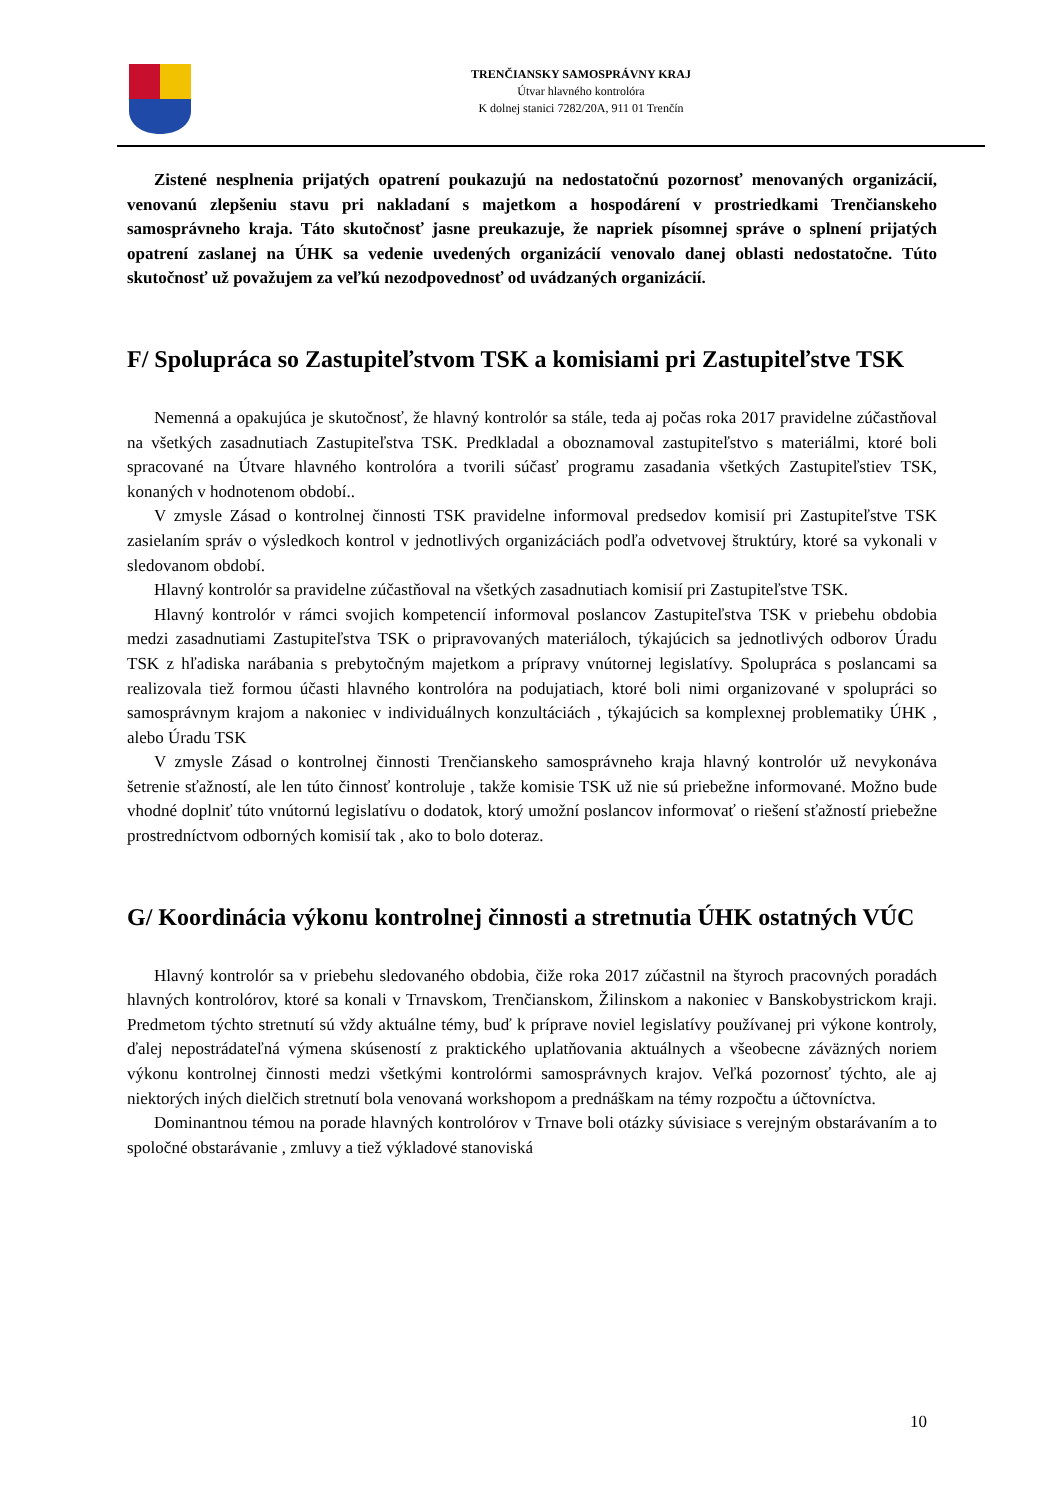TRENČIANSKY SAMOSPRÁVNY KRAJ
Útvar hlavného kontrolóra
K dolnej stanici 7282/20A, 911 01 Trenčín
Zistené nesplnenia prijatých opatrení poukazujú na nedostatočnú pozornosť menovaných organizácií, venovanú zlepšeniu stavu pri nakladaní s majetkom a hospodárení v prostriedkami Trenčianskeho samosprávneho kraja. Táto skutočnosť jasne preukazuje, že napriek písomnej správe o splnení prijatých opatrení zaslanej na ÚHK sa vedenie uvedených organizácií venovalo danej oblasti nedostatočne. Túto skutočnosť už považujem za veľkú nezodpovednosť od uvádzaných organizácií.
F/ Spolupráca so Zastupiteľstvom TSK a komisiami pri Zastupiteľstve TSK
Nemenná a opakujúca je skutočnosť, že hlavný kontrolór sa stále, teda aj počas roka 2017 pravidelne zúčastňoval na všetkých zasadnutiach Zastupiteľstva TSK. Predkladal a oboznamoval zastupiteľstvo s materiálmi, ktoré boli spracované na Útvare hlavného kontrolóra a tvorili súčasť programu zasadania všetkých Zastupiteľstiev TSK, konaných v hodnotenom období..
V zmysle Zásad o kontrolnej činnosti TSK pravidelne informoval predsedov komisií pri Zastupiteľstve TSK zasielaním správ o výsledkoch kontrol v jednotlivých organizáciách podľa odvetvovej štruktúry, ktoré sa vykonali v sledovanom období.
Hlavný kontrolór sa pravidelne zúčastňoval na všetkých zasadnutiach komisií pri Zastupiteľstve TSK.
Hlavný kontrolór v rámci svojich kompetencií informoval poslancov Zastupiteľstva TSK v priebehu obdobia medzi zasadnutiami Zastupiteľstva TSK o pripravovaných materiáloch, týkajúcich sa jednotlivých odborov Úradu TSK z hľadiska narábania s prebytočným majetkom a prípravy vnútornej legislatívy. Spolupráca s poslancami sa realizovala tiež formou účasti hlavného kontrolóra na podujatiach, ktoré boli nimi organizované v spolupráci so samosprávnym krajom a nakoniec v individuálnych konzultáciách , týkajúcich sa komplexnej problematiky ÚHK , alebo Úradu TSK
V zmysle Zásad o kontrolnej činnosti Trenčianskeho samosprávneho kraja hlavný kontrolór už nevykonáva šetrenie sťažností, ale len túto činnosť kontroluje , takže komisie TSK už nie sú priebežne informované. Možno bude vhodné doplniť túto vnútornú legislatívu o dodatok, ktorý umožní poslancov informovať o riešení sťažností priebežne prostredníctvom odborných komisií tak , ako to bolo doteraz.
G/ Koordinácia výkonu kontrolnej činnosti a stretnutia ÚHK ostatných VÚC
Hlavný kontrolór sa v priebehu sledovaného obdobia, čiže roka 2017 zúčastnil na štyroch pracovných poradách hlavných kontrolórov, ktoré sa konali v Trnavskom, Trenčianskom, Žilinskom a nakoniec v Banskobystrickom kraji. Predmetom týchto stretnutí sú vždy aktuálne témy, buď k príprave noviel legislatívy používanej pri výkone kontroly, ďalej nepostrádateľná výmena skúseností z praktického uplatňovania aktuálnych a všeobecne záväzných noriem výkonu kontrolnej činnosti medzi všetkými kontrolórmi samosprávnych krajov. Veľká pozornosť týchto, ale aj niektorých iných dielčich stretnutí bola venovaná workshopom a prednáškam na témy rozpočtu a účtovníctva.
Dominantnou témou na porade hlavných kontrolórov v Trnave boli otázky súvisiace s verejným obstarávaním a to spoločné obstarávanie , zmluvy a tiež výkladové stanoviská
10